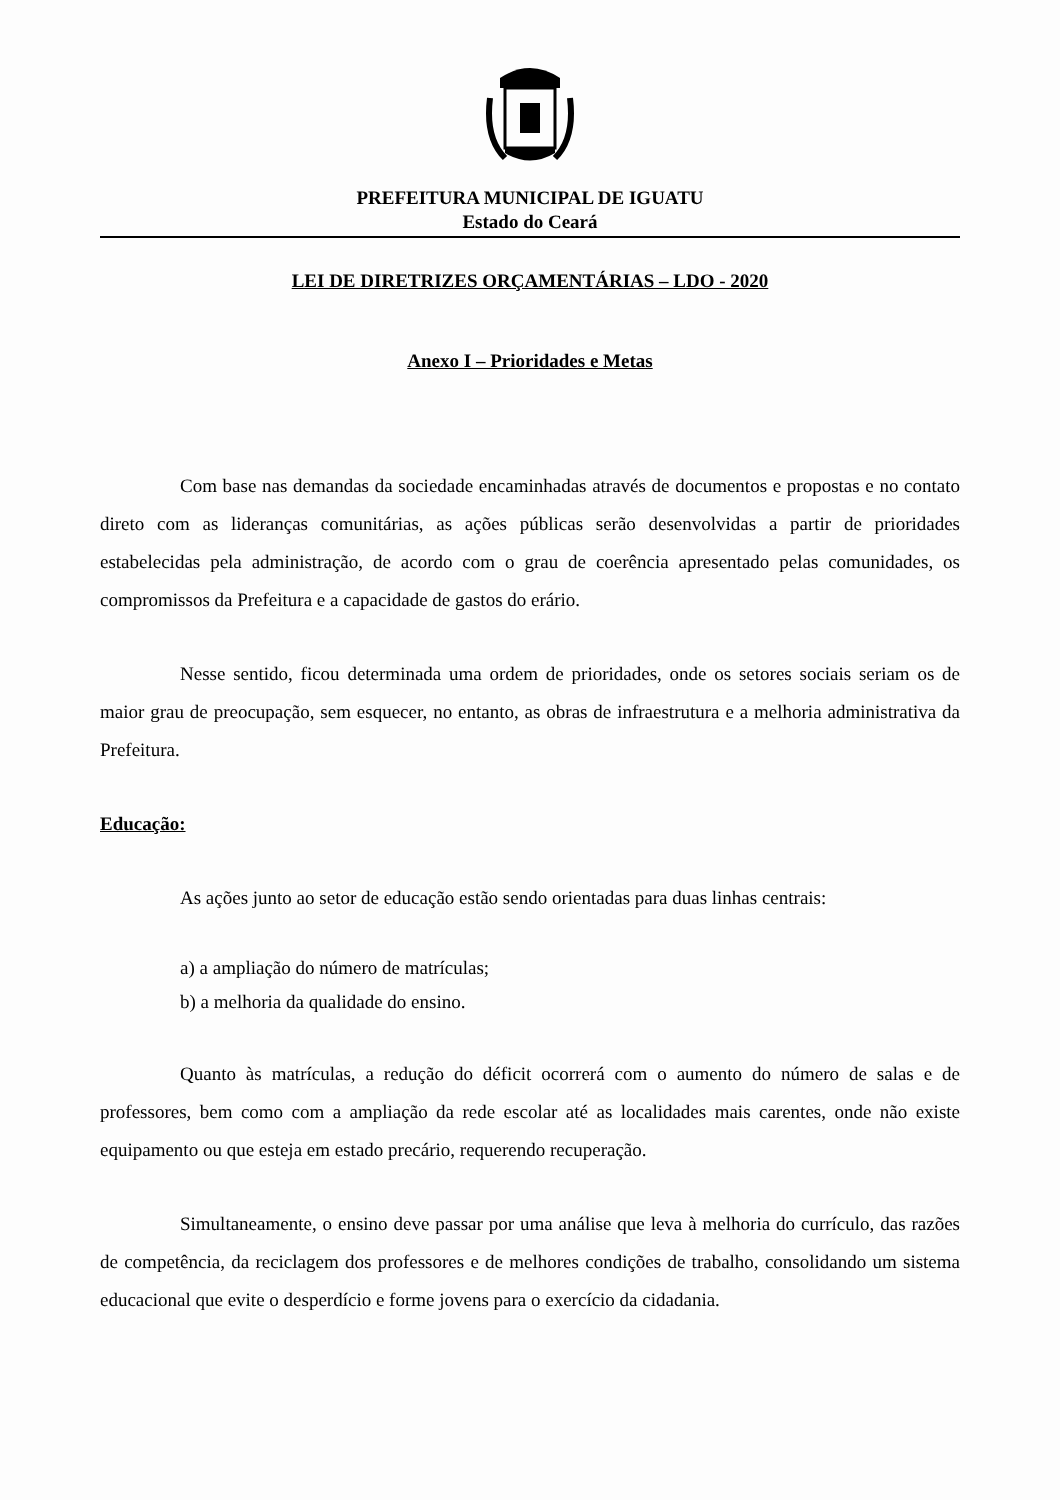PREFEITURA MUNICIPAL DE IGUATU
Estado do Ceará
LEI DE DIRETRIZES ORÇAMENTÁRIAS – LDO - 2020
Anexo I – Prioridades e Metas
Com base nas demandas da sociedade encaminhadas através de documentos e propostas e no contato direto com as lideranças comunitárias, as ações públicas serão desenvolvidas a partir de prioridades estabelecidas pela administração, de acordo com o grau de coerência apresentado pelas comunidades, os compromissos da Prefeitura e a capacidade de gastos do erário.
Nesse sentido, ficou determinada uma ordem de prioridades, onde os setores sociais seriam os de maior grau de preocupação, sem esquecer, no entanto, as obras de infraestrutura e a melhoria administrativa da Prefeitura.
Educação:
As ações junto ao setor de educação estão sendo orientadas para duas linhas centrais:
a) a ampliação do número de matrículas;
b) a melhoria da qualidade do ensino.
Quanto às matrículas, a redução do déficit ocorrerá com o aumento do número de salas e de professores, bem como com a ampliação da rede escolar até as localidades mais carentes, onde não existe equipamento ou que esteja em estado precário, requerendo recuperação.
Simultaneamente, o ensino deve passar por uma análise que leva à melhoria do currículo, das razões de competência, da reciclagem dos professores e de melhores condições de trabalho, consolidando um sistema educacional que evite o desperdício e forme jovens para o exercício da cidadania.